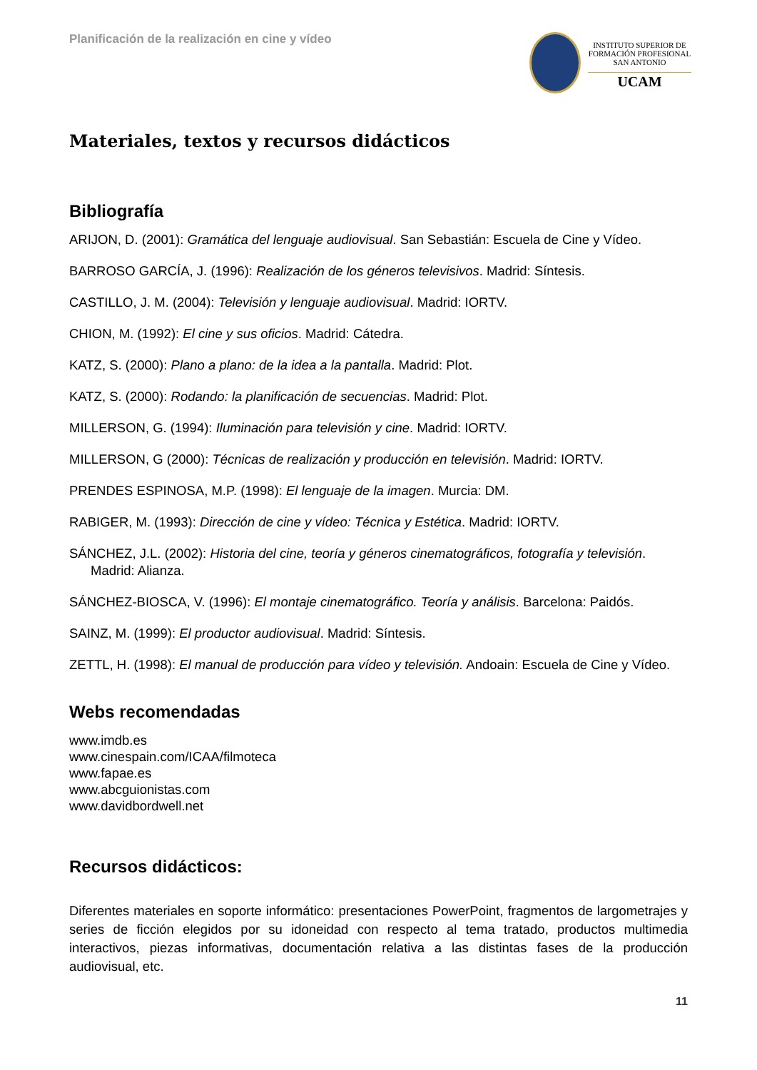Planificación de la realización en cine y vídeo
INSTITUTO SUPERIOR DE
FORMACIÓN PROFESIONAL
SAN ANTONIO
UCAM
Materiales, textos y recursos didácticos
Bibliografía
ARIJON, D. (2001): Gramática del lenguaje audiovisual. San Sebastián: Escuela de Cine y Vídeo.
BARROSO GARCÍA, J. (1996): Realización de los géneros televisivos. Madrid: Síntesis.
CASTILLO, J. M. (2004): Televisión y lenguaje audiovisual. Madrid: IORTV.
CHION, M. (1992): El cine y sus oficios. Madrid: Cátedra.
KATZ, S. (2000): Plano a plano: de la idea a la pantalla. Madrid: Plot.
KATZ, S. (2000): Rodando: la planificación de secuencias. Madrid: Plot.
MILLERSON, G. (1994): Iluminación para televisión y cine. Madrid: IORTV.
MILLERSON, G (2000): Técnicas de realización y producción en televisión. Madrid: IORTV.
PRENDES ESPINOSA, M.P. (1998): El lenguaje de la imagen. Murcia: DM.
RABIGER, M. (1993): Dirección de cine y vídeo: Técnica y Estética. Madrid: IORTV.
SÁNCHEZ, J.L. (2002): Historia del cine, teoría y géneros cinematográficos, fotografía y televisión. Madrid: Alianza.
SÁNCHEZ-BIOSCA, V. (1996): El montaje cinematográfico. Teoría y análisis. Barcelona: Paidós.
SAINZ, M. (1999): El productor audiovisual. Madrid: Síntesis.
ZETTL, H. (1998): El manual de producción para vídeo y televisión. Andoain: Escuela de Cine y Vídeo.
Webs recomendadas
www.imdb.es
www.cinespain.com/ICAA/filmoteca
www.fapae.es
www.abcguionistas.com
www.davidbordwell.net
Recursos didácticos:
Diferentes materiales en soporte informático: presentaciones PowerPoint, fragmentos de largometrajes y series de ficción elegidos por su idoneidad con respecto al tema tratado, productos multimedia interactivos, piezas informativas, documentación relativa a las distintas fases de la producción audiovisual, etc.
11